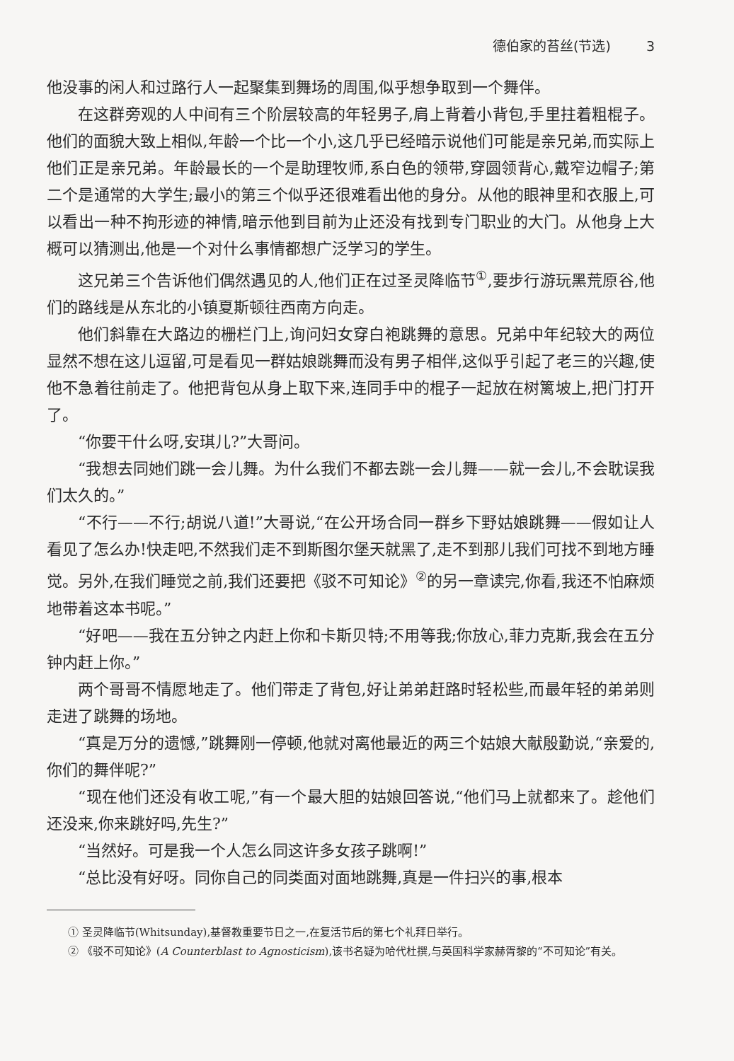德伯家的苔丝(节选) 3
他没事的闲人和过路行人一起聚集到舞场的周围,似乎想争取到一个舞伴。
在这群旁观的人中间有三个阶层较高的年轻男子,肩上背着小背包,手里拄着粗棍子。他们的面貌大致上相似,年龄一个比一个小,这几乎已经暗示说他们可能是亲兄弟,而实际上他们正是亲兄弟。年龄最长的一个是助理牧师,系白色的领带,穿圆领背心,戴窄边帽子;第二个是通常的大学生;最小的第三个似乎还很难看出他的身分。从他的眼神里和衣服上,可以看出一种不拘形迹的神情,暗示他到目前为止还没有找到专门职业的大门。从他身上大概可以猜测出,他是一个对什么事情都想广泛学习的学生。
这兄弟三个告诉他们偶然遇见的人,他们正在过圣灵降临节<sup>①</sup>,要步行游玩黑荒原谷,他们的路线是从东北的小镇夏斯顿往西南方向走。
他们斜靠在大路边的栅栏门上,询问妇女穿白袍跳舞的意思。兄弟中年纪较大的两位显然不想在这儿逗留,可是看见一群姑娘跳舞而没有男子相伴,这似乎引起了老三的兴趣,使他不急着往前走了。他把背包从身上取下来,连同手中的棍子一起放在树篱坡上,把门打开了。
“你要干什么呀,安琪儿?”大哥问。
“我想去同她们跳一会儿舞。为什么我们不都去跳一会儿舞——就一会儿,不会耽误我们太久的。”
“不行——不行;胡说八道!”大哥说,“在公开场合同一群乡下野姑娘跳舞——假如让人看见了怎么办!快走吧,不然我们走不到斯图尔堡天就黑了,走不到那儿我们可找不到地方睡觉。另外,在我们睡觉之前,我们还要把《驳不可知论》<sup>②</sup>的另一章读完,你看,我还不怕麻烦地带着这本书呢。”
“好吧——我在五分钟之内赶上你和卡斯贝特;不用等我;你放心,菲力克斯,我会在五分钟内赶上你。”
两个哥哥不情愿地走了。他们带走了背包,好让弟弟赶路时轻松些,而最年轻的弟弟则走进了跳舞的场地。
“真是万分的遗憾,”跳舞刚一停顿,他就对离他最近的两三个姑娘大献殷勤说,“亲爱的,你们的舞伴呢?”
“现在他们还没有收工呢,”有一个最大胆的姑娘回答说,“他们马上就都来了。趁他们还没来,你来跳好吗,先生?”
“当然好。可是我一个人怎么同这许多女孩子跳啊!”
“总比没有好呀。同你自己的同类面对面地跳舞,真是一件扫兴的事,根本
① 圣灵降临节(Whitsunday),基督教重要节日之一,在复活节后的第七个礼拜日举行。
② 《驳不可知论》(A Counterblast to Agnosticism),该书名疑为哈代杜撰,与英国科学家赫胥黎的“不可知论”有关。